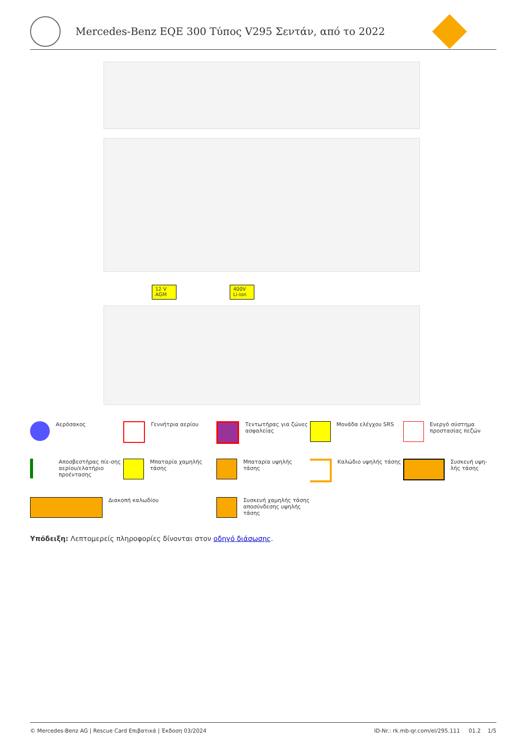Mercedes-Benz EQE 300 Τύπος V295 Σεντάν, από το 2022
12 V
AGM
400V
Li-ion
Αερόσακος
Γεννήτρια αερίου
Τεντωτήρας για ζώνες ασφαλείας
Μονάδα ελέγχου SRS
Ενεργό σύστημα προστασίας πεζών
Αποσβεστήρας πίε-σης αερίου/ελατήριο προέντασης
Μπαταρία χαμηλής τάσης
Μπαταρία υψηλής τάσης
Καλώδιο υψηλής τάσης
Συσκευή υψη-λής τάσης
Διακοπή καλωδίου
Συσκευή χαμηλής τάσης αποσύνδεσης υψηλής τάσης
Υπόδειξη: Λεπτομερείς πληροφορίες δίνονται στον οδηγό διάσωσης.
© Mercedes-Benz AG | Rescue Card Επιβατικά | Έκδοση 03/2024 ID-Nr.: rk.mb-qr.com/el/295.111 01.2 1/5